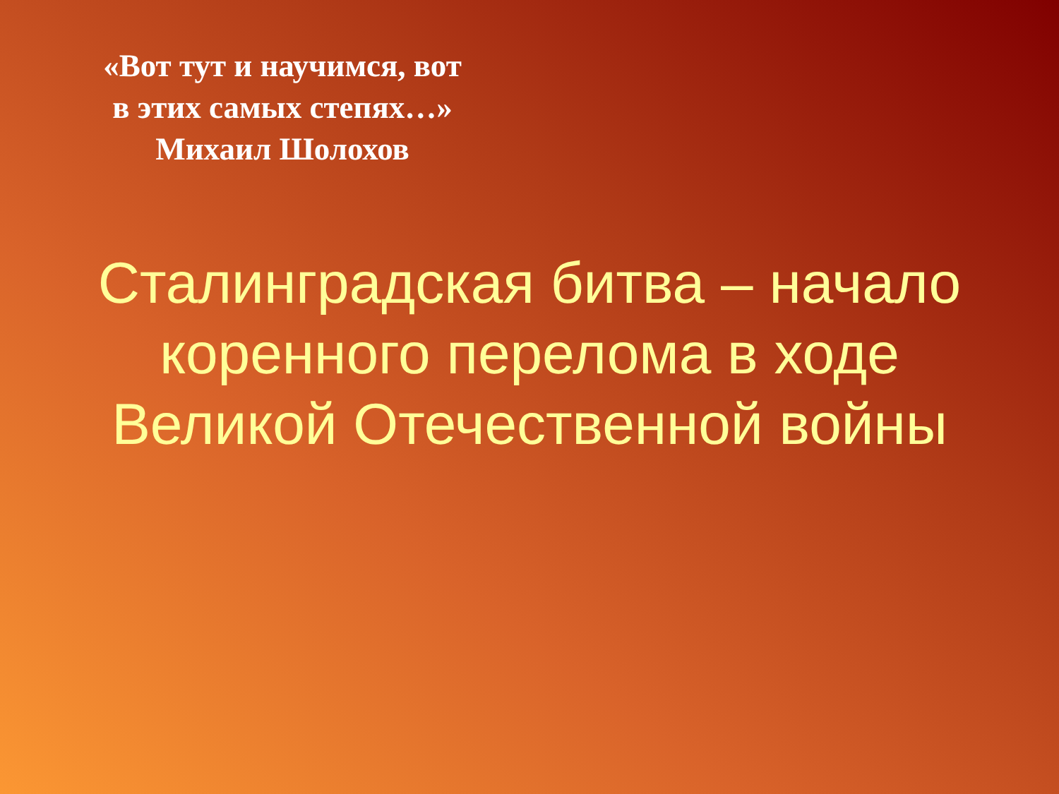«Вот тут и научимся, вот
в этих самых степях…»
Михаил Шолохов
Сталинградская битва – начало
коренного перелома в ходе
Великой Отечественной войны